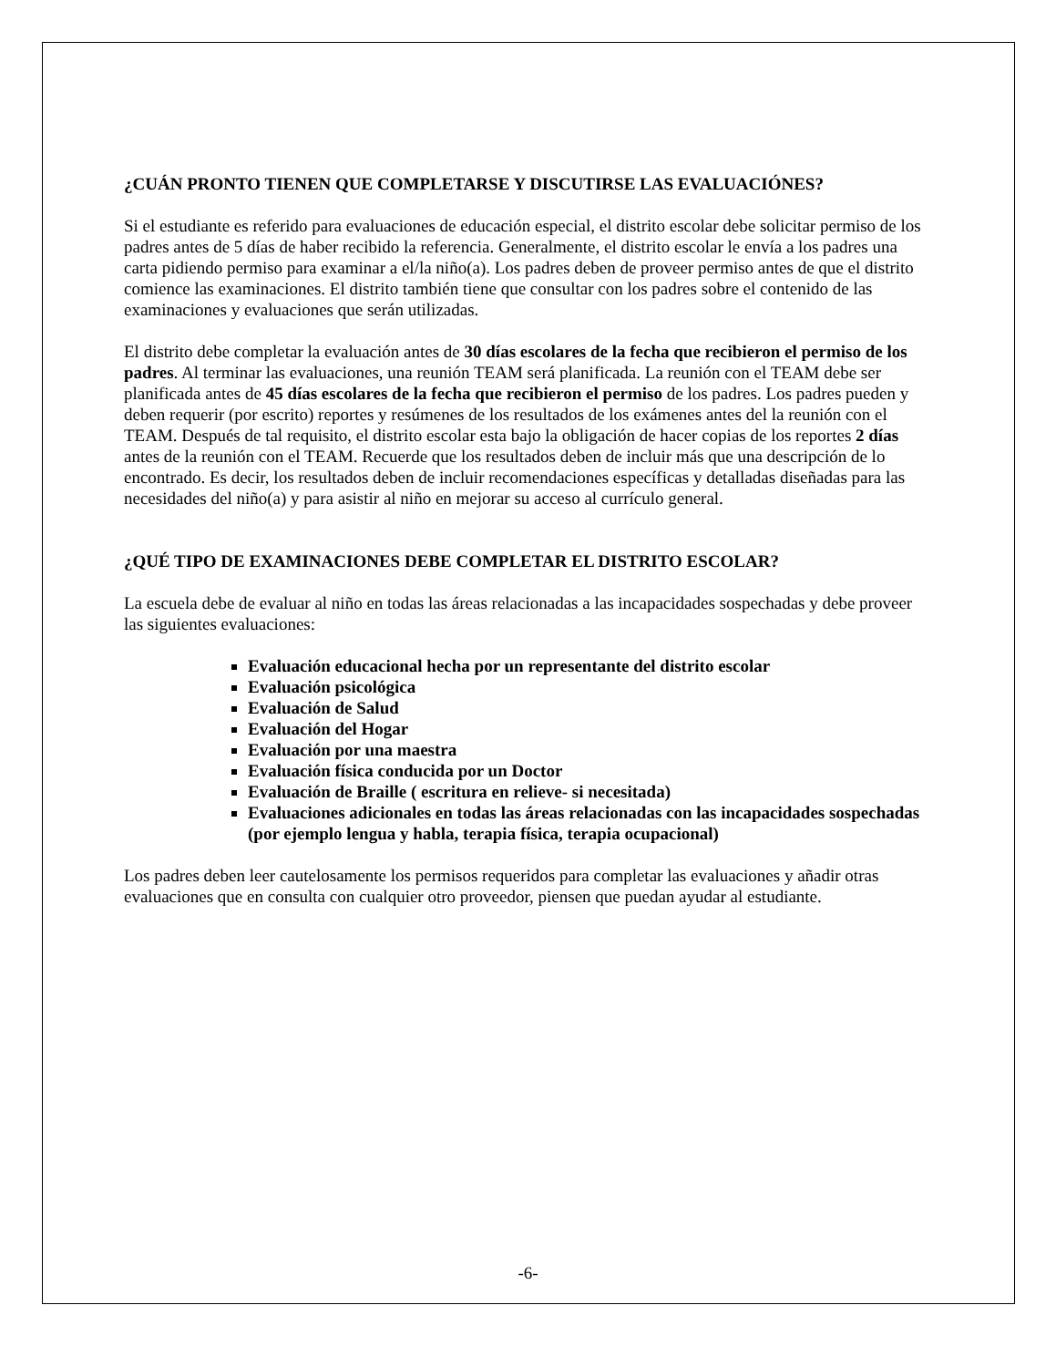¿CUÁN PRONTO TIENEN QUE COMPLETARSE Y DISCUTIRSE LAS EVALUACIÓNES?
Si el estudiante es referido para evaluaciones de educación especial, el distrito escolar debe solicitar permiso de los padres antes de 5 días de haber recibido la referencia. Generalmente, el distrito escolar le envía a los padres una carta pidiendo permiso para examinar a el/la niño(a). Los padres deben de proveer permiso antes de que el distrito comience las examinaciones. El distrito también tiene que consultar con los padres sobre el contenido de las examinaciones y evaluaciones que serán utilizadas.
El distrito debe completar la evaluación antes de 30 días escolares de la fecha que recibieron el permiso de los padres. Al terminar las evaluaciones, una reunión TEAM será planificada. La reunión con el TEAM debe ser planificada antes de 45 días escolares de la fecha que recibieron el permiso de los padres. Los padres pueden y deben requerir (por escrito) reportes y resúmenes de los resultados de los exámenes antes del la reunión con el TEAM. Después de tal requisito, el distrito escolar esta bajo la obligación de hacer copias de los reportes 2 días antes de la reunión con el TEAM. Recuerde que los resultados deben de incluir más que una descripción de lo encontrado. Es decir, los resultados deben de incluir recomendaciones específicas y detalladas diseñadas para las necesidades del niño(a) y para asistir al niño en mejorar su acceso al currículo general.
¿QUÉ TIPO DE EXAMINACIONES DEBE COMPLETAR EL DISTRITO ESCOLAR?
La escuela debe de evaluar al niño en todas las áreas relacionadas a las incapacidades sospechadas y debe proveer las siguientes evaluaciones:
Evaluación educacional hecha por un representante del distrito escolar
Evaluación psicológica
Evaluación de Salud
Evaluación del Hogar
Evaluación por una maestra
Evaluación física conducida por un Doctor
Evaluación de Braille ( escritura en relieve- si necesitada)
Evaluaciones adicionales en todas las áreas relacionadas con las incapacidades sospechadas (por ejemplo lengua y habla, terapia física, terapia ocupacional)
Los padres deben leer cautelosamente los permisos requeridos para completar las evaluaciones y añadir otras evaluaciones que en consulta con cualquier otro proveedor, piensen que puedan ayudar al estudiante.
-6-